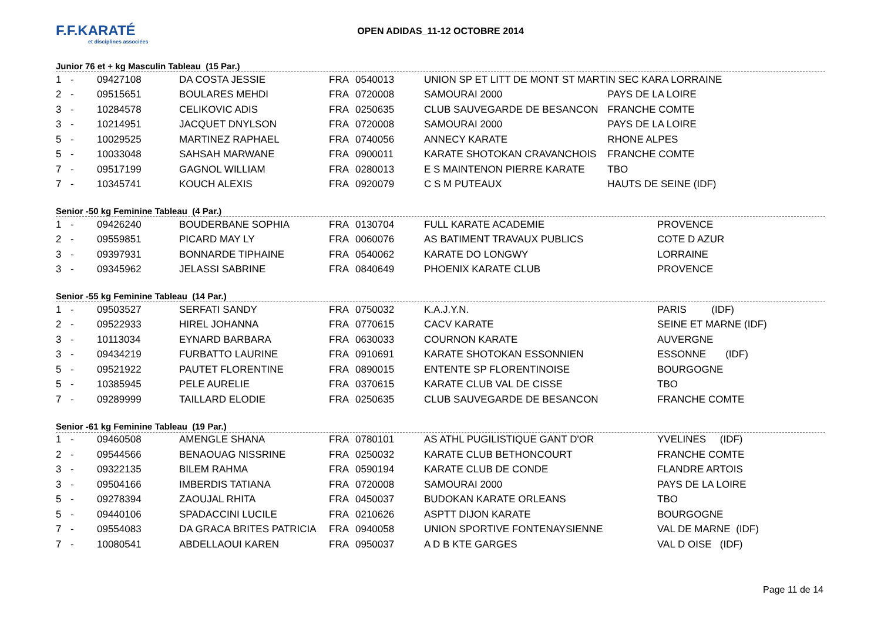F.F.KARATÉ
et disciplines associées
OPEN ADIDAS_11-12 OCTOBRE 2014
Junior 76 et + kg Masculin Tableau (15 Par.)
| 1 | - | 09427108 | DA COSTA JESSIE | FRA | 0540013 | UNION SP ET LITT DE MONT ST MARTIN SEC KARA LORRAINE | |
| 2 | - | 09515651 | BOULARES MEHDI | FRA | 0720008 | SAMOURAI 2000 | PAYS DE LA LOIRE |
| 3 | - | 10284578 | CELIKOVIC ADIS | FRA | 0250635 | CLUB SAUVEGARDE DE BESANCON | FRANCHE COMTE |
| 3 | - | 10214951 | JACQUET DNYLSON | FRA | 0720008 | SAMOURAI 2000 | PAYS DE LA LOIRE |
| 5 | - | 10029525 | MARTINEZ RAPHAEL | FRA | 0740056 | ANNECY KARATE | RHONE ALPES |
| 5 | - | 10033048 | SAHSAH MARWANE | FRA | 0900011 | KARATE SHOTOKAN CRAVANCHOIS | FRANCHE COMTE |
| 7 | - | 09517199 | GAGNOL WILLIAM | FRA | 0280013 | E S MAINTENON PIERRE KARATE | TBO |
| 7 | - | 10345741 | KOUCH ALEXIS | FRA | 0920079 | C S M PUTEAUX | HAUTS DE SEINE (IDF) |
Senior -50 kg Feminine Tableau (4 Par.)
| 1 | - | 09426240 | BOUDERBANE SOPHIA | FRA | 0130704 | FULL KARATE ACADEMIE | PROVENCE |
| 2 | - | 09559851 | PICARD MAY LY | FRA | 0060076 | AS BATIMENT TRAVAUX PUBLICS | COTE D AZUR |
| 3 | - | 09397931 | BONNARDE TIPHAINE | FRA | 0540062 | KARATE DO LONGWY | LORRAINE |
| 3 | - | 09345962 | JELASSI SABRINE | FRA | 0840649 | PHOENIX KARATE CLUB | PROVENCE |
Senior -55 kg Feminine Tableau (14 Par.)
| 1 | - | 09503527 | SERFATI SANDY | FRA | 0750032 | K.A.J.Y.N. | PARIS (IDF) |
| 2 | - | 09522933 | HIREL JOHANNA | FRA | 0770615 | CACV KARATE | SEINE ET MARNE (IDF) |
| 3 | - | 10113034 | EYNARD BARBARA | FRA | 0630033 | COURNON KARATE | AUVERGNE |
| 3 | - | 09434219 | FURBATTO LAURINE | FRA | 0910691 | KARATE SHOTOKAN ESSONNIEN | ESSONNE (IDF) |
| 5 | - | 09521922 | PAUTET FLORENTINE | FRA | 0890015 | ENTENTE SP FLORENTINOISE | BOURGOGNE |
| 5 | - | 10385945 | PELE AURELIE | FRA | 0370615 | KARATE CLUB VAL DE CISSE | TBO |
| 7 | - | 09289999 | TAILLARD ELODIE | FRA | 0250635 | CLUB SAUVEGARDE DE BESANCON | FRANCHE COMTE |
Senior -61 kg Feminine Tableau (19 Par.)
| 1 | - | 09460508 | AMENGLE SHANA | FRA | 0780101 | AS ATHL PUGILISTIQUE GANT D'OR | YVELINES (IDF) |
| 2 | - | 09544566 | BENAOUAG NISSRINE | FRA | 0250032 | KARATE CLUB BETHONCOURT | FRANCHE COMTE |
| 3 | - | 09322135 | BILEM RAHMA | FRA | 0590194 | KARATE CLUB DE CONDE | FLANDRE ARTOIS |
| 3 | - | 09504166 | IMBERDIS TATIANA | FRA | 0720008 | SAMOURAI 2000 | PAYS DE LA LOIRE |
| 5 | - | 09278394 | ZAOUJAL RHITA | FRA | 0450037 | BUDOKAN KARATE ORLEANS | TBO |
| 5 | - | 09440106 | SPADACCINI LUCILE | FRA | 0210626 | ASPTT DIJON KARATE | BOURGOGNE |
| 7 | - | 09554083 | DA GRACA BRITES PATRICIA | FRA | 0940058 | UNION SPORTIVE FONTENAYSIENNE | VAL DE MARNE (IDF) |
| 7 | - | 10080541 | ABDELLAOUI KAREN | FRA | 0950037 | A D B KTE GARGES | VAL D OISE (IDF) |
Page 11 de 14